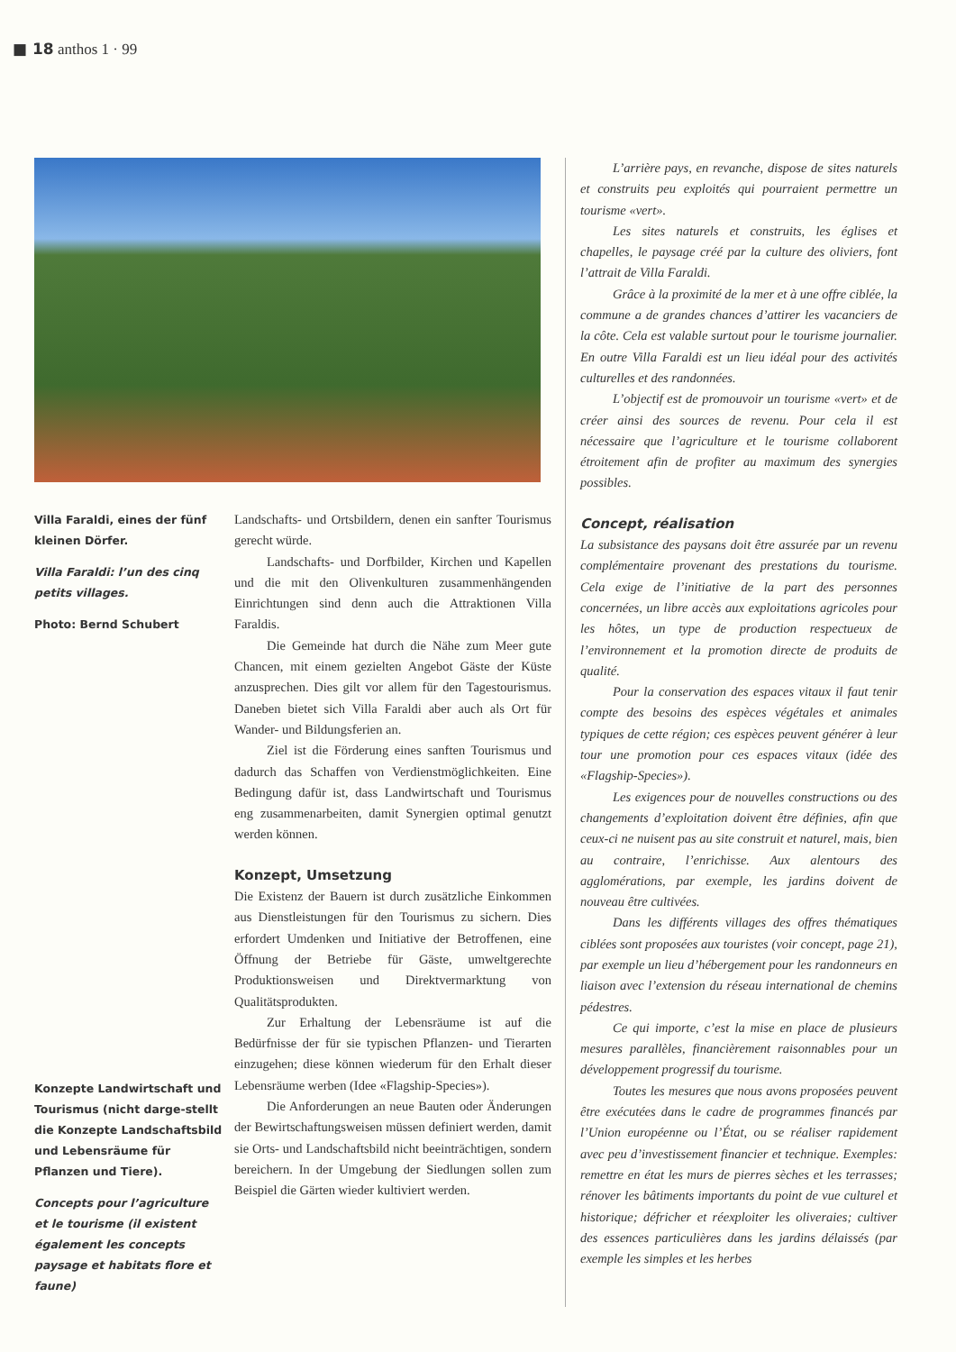■ 18 anthos 1 · 99
Villa Faraldi, eines der fünf kleinen Dörfer.
Villa Faraldi: l’un des cinq petits villages.
Photo: Bernd Schubert
Konzepte Landwirtschaft und Tourismus (nicht darge-stellt die Konzepte Landschaftsbild und Lebensräume für Pflanzen und Tiere).
Concepts pour l’agriculture et le tourisme (il existent également les concepts paysage et habitats flore et faune)
Landschafts- und Ortsbildern, denen ein sanfter Tourismus gerecht würde.
Landschafts- und Dorfbilder, Kirchen und Kapellen und die mit den Olivenkulturen zusammenhängenden Einrichtungen sind denn auch die Attraktionen Villa Faraldis.
Die Gemeinde hat durch die Nähe zum Meer gute Chancen, mit einem gezielten Angebot Gäste der Küste anzusprechen. Dies gilt vor allem für den Tagestourismus. Daneben bietet sich Villa Faraldi aber auch als Ort für Wander- und Bildungsferien an.
Ziel ist die Förderung eines sanften Tourismus und dadurch das Schaffen von Verdienstmöglichkeiten. Eine Bedingung dafür ist, dass Landwirtschaft und Tourismus eng zusammenarbeiten, damit Synergien optimal genutzt werden können.
Konzept, Umsetzung
Die Existenz der Bauern ist durch zusätzliche Einkommen aus Dienstleistungen für den Tourismus zu sichern. Dies erfordert Umdenken und Initiative der Betroffenen, eine Öffnung der Betriebe für Gäste, umweltgerechte Produktionsweisen und Direktvermarktung von Qualitätsprodukten.
Zur Erhaltung der Lebensräume ist auf die Bedürfnisse der für sie typischen Pflanzen- und Tierarten einzugehen; diese können wiederum für den Erhalt dieser Lebensräume werben (Idee «Flagship-Species»).
Die Anforderungen an neue Bauten oder Änderungen der Bewirtschaftungsweisen müssen definiert werden, damit sie Orts- und Landschaftsbild nicht beeinträchtigen, sondern bereichern. In der Umgebung der Siedlungen sollen zum Beispiel die Gärten wieder kultiviert werden.
L’arrière pays, en revanche, dispose de sites naturels et construits peu exploités qui pourraient permettre un tourisme «vert».
Les sites naturels et construits, les églises et chapelles, le paysage créé par la culture des oliviers, font l’attrait de Villa Faraldi.
Grâce à la proximité de la mer et à une offre ciblée, la commune a de grandes chances d’attirer les vacanciers de la côte. Cela est valable surtout pour le tourisme journalier. En outre Villa Faraldi est un lieu idéal pour des activités culturelles et des randonnées.
L’objectif est de promouvoir un tourisme «vert» et de créer ainsi des sources de revenu. Pour cela il est nécessaire que l’agriculture et le tourisme collaborent étroitement afin de profiter au maximum des synergies possibles.
Concept, réalisation
La subsistance des paysans doit être assurée par un revenu complémentaire provenant des prestations du tourisme. Cela exige de l’initiative de la part des personnes concernées, un libre accès aux exploitations agricoles pour les hôtes, un type de production respectueux de l’environnement et la promotion directe de produits de qualité.
Pour la conservation des espaces vitaux il faut tenir compte des besoins des espèces végétales et animales typiques de cette région; ces espèces peuvent générer à leur tour une promotion pour ces espaces vitaux (idée des «Flagship-Species»).
Les exigences pour de nouvelles constructions ou des changements d’exploitation doivent être définies, afin que ceux-ci ne nuisent pas au site construit et naturel, mais, bien au contraire, l’enrichisse. Aux alentours des agglomérations, par exemple, les jardins doivent de nouveau être cultivées.
Dans les différents villages des offres thématiques ciblées sont proposées aux touristes (voir concept, page 21), par exemple un lieu d’hébergement pour les randonneurs en liaison avec l’extension du réseau international de chemins pédestres.
Ce qui importe, c’est la mise en place de plusieurs mesures parallèles, financièrement raisonnables pour un développement progressif du tourisme.
Toutes les mesures que nous avons proposées peuvent être exécutées dans le cadre de programmes financés par l’Union européenne ou l’État, ou se réaliser rapidement avec peu d’investissement financier et technique. Exemples: remettre en état les murs de pierres sèches et les terrasses; rénover les bâtiments importants du point de vue culturel et historique; défricher et réexploiter les oliveraies; cultiver des essences particulières dans les jardins délaissés (par exemple les simples et les herbes